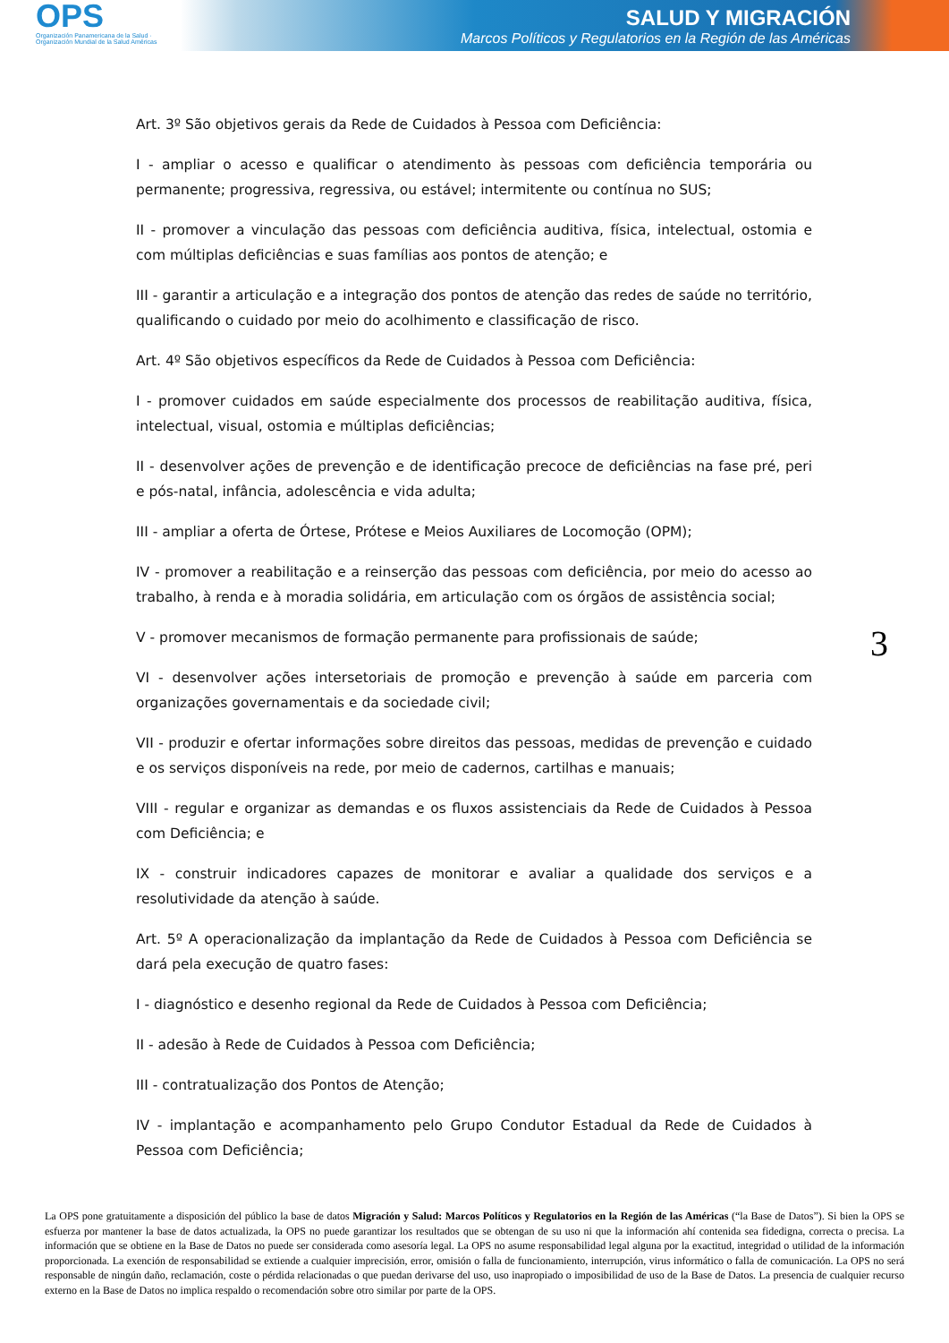OPS
Organización Panamericana de la Salud · Organización Mundial de la Salud Américas
SALUD Y MIGRACIÓN
Marcos Políticos y Regulatorios en la Región de las Américas
Art. 3º São objetivos gerais da Rede de Cuidados à Pessoa com Deficiência:
I - ampliar o acesso e qualificar o atendimento às pessoas com deficiência temporária ou permanente; progressiva, regressiva, ou estável; intermitente ou contínua no SUS;
II - promover a vinculação das pessoas com deficiência auditiva, física, intelectual, ostomia e com múltiplas deficiências e suas famílias aos pontos de atenção; e
III - garantir a articulação e a integração dos pontos de atenção das redes de saúde no território, qualificando o cuidado por meio do acolhimento e classificação de risco.
Art. 4º São objetivos específicos da Rede de Cuidados à Pessoa com Deficiência:
I - promover cuidados em saúde especialmente dos processos de reabilitação auditiva, física, intelectual, visual, ostomia e múltiplas deficiências;
II - desenvolver ações de prevenção e de identificação precoce de deficiências na fase pré, peri e pós-natal, infância, adolescência e vida adulta;
III - ampliar a oferta de Órtese, Prótese e Meios Auxiliares de Locomoção (OPM);
IV - promover a reabilitação e a reinserção das pessoas com deficiência, por meio do acesso ao trabalho, à renda e à moradia solidária, em articulação com os órgãos de assistência social;
V - promover mecanismos de formação permanente para profissionais de saúde;
VI - desenvolver ações intersetoriais de promoção e prevenção à saúde em parceria com organizações governamentais e da sociedade civil;
VII - produzir e ofertar informações sobre direitos das pessoas, medidas de prevenção e cuidado e os serviços disponíveis na rede, por meio de cadernos, cartilhas e manuais;
VIII - regular e organizar as demandas e os fluxos assistenciais da Rede de Cuidados à Pessoa com Deficiência; e
IX - construir indicadores capazes de monitorar e avaliar a qualidade dos serviços e a resolutividade da atenção à saúde.
Art. 5º A operacionalização da implantação da Rede de Cuidados à Pessoa com Deficiência se dará pela execução de quatro fases:
I - diagnóstico e desenho regional da Rede de Cuidados à Pessoa com Deficiência;
II - adesão à Rede de Cuidados à Pessoa com Deficiência;
III - contratualização dos Pontos de Atenção;
IV - implantação e acompanhamento pelo Grupo Condutor Estadual da Rede de Cuidados à Pessoa com Deficiência;
3
La OPS pone gratuitamente a disposición del público la base de datos Migración y Salud: Marcos Políticos y Regulatorios en la Región de las Américas (“la Base de Datos”). Si bien la OPS se esfuerza por mantener la base de datos actualizada, la OPS no puede garantizar los resultados que se obtengan de su uso ni que la información ahí contenida sea fidedigna, correcta o precisa. La información que se obtiene en la Base de Datos no puede ser considerada como asesoría legal. La OPS no asume responsabilidad legal alguna por la exactitud, integridad o utilidad de la información proporcionada. La exención de responsabilidad se extiende a cualquier imprecisión, error, omisión o falla de funcionamiento, interrupción, virus informático o falla de comunicación. La OPS no será responsable de ningún daño, reclamación, coste o pérdida relacionadas o que puedan derivarse del uso, uso inapropiado o imposibilidad de uso de la Base de Datos. La presencia de cualquier recurso externo en la Base de Datos no implica respaldo o recomendación sobre otro similar por parte de la OPS.